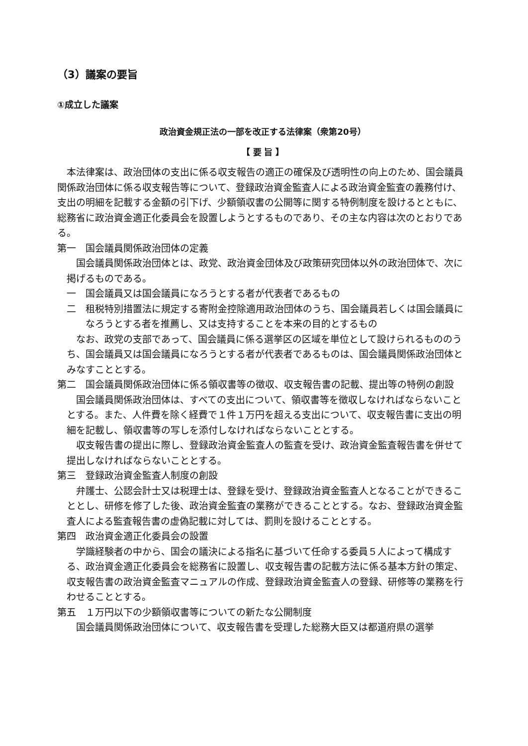（3）議案の要旨
①成立した議案
政治資金規正法の一部を改正する法律案（衆第20号）
【 要 旨 】
本法律案は、政治団体の支出に係る収支報告の適正の確保及び透明性の向上のため、国会議員関係政治団体に係る収支報告等について、登録政治資金監査人による政治資金監査の義務付け、支出の明細を記載する金額の引下げ、少額領収書の公開等に関する特例制度を設けるとともに、総務省に政治資金適正化委員会を設置しようとするものであり、その主な内容は次のとおりである。
第一　国会議員関係政治団体の定義
国会議員関係政治団体とは、政党、政治資金団体及び政策研究団体以外の政治団体で、次に掲げるものである。
一　国会議員又は国会議員になろうとする者が代表者であるもの
二　租税特別措置法に規定する寄附金控除適用政治団体のうち、国会議員若しくは国会議員になろうとする者を推薦し、又は支持することを本来の目的とするもの
なお、政党の支部であって、国会議員に係る選挙区の区域を単位として設けられるもののうち、国会議員又は国会議員になろうとする者が代表者であるものは、国会議員関係政治団体とみなすこととする。
第二　国会議員関係政治団体に係る領収書等の徴収、収支報告書の記載、提出等の特例の創設
国会議員関係政治団体は、すべての支出について、領収書等を徴収しなければならないこととする。また、人件費を除く経費で１件１万円を超える支出について、収支報告書に支出の明細を記載し、領収書等の写しを添付しなければならないこととする。
収支報告書の提出に際し、登録政治資金監査人の監査を受け、政治資金監査報告書を併せて提出しなければならないこととする。
第三　登録政治資金監査人制度の創設
弁護士、公認会計士又は税理士は、登録を受け、登録政治資金監査人となることができることとし、研修を修了した後、政治資金監査の業務ができることとする。なお、登録政治資金監査人による監査報告書の虚偽記載に対しては、罰則を設けることとする。
第四　政治資金適正化委員会の設置
学識経験者の中から、国会の議決による指名に基づいて任命する委員５人によって構成する、政治資金適正化委員会を総務省に設置し、収支報告書の記載方法に係る基本方針の策定、収支報告書の政治資金監査マニュアルの作成、登録政治資金監査人の登録、研修等の業務を行わせることとする。
第五　１万円以下の少額領収書等についての新たな公開制度
国会議員関係政治団体について、収支報告書を受理した総務大臣又は都道府県の選挙